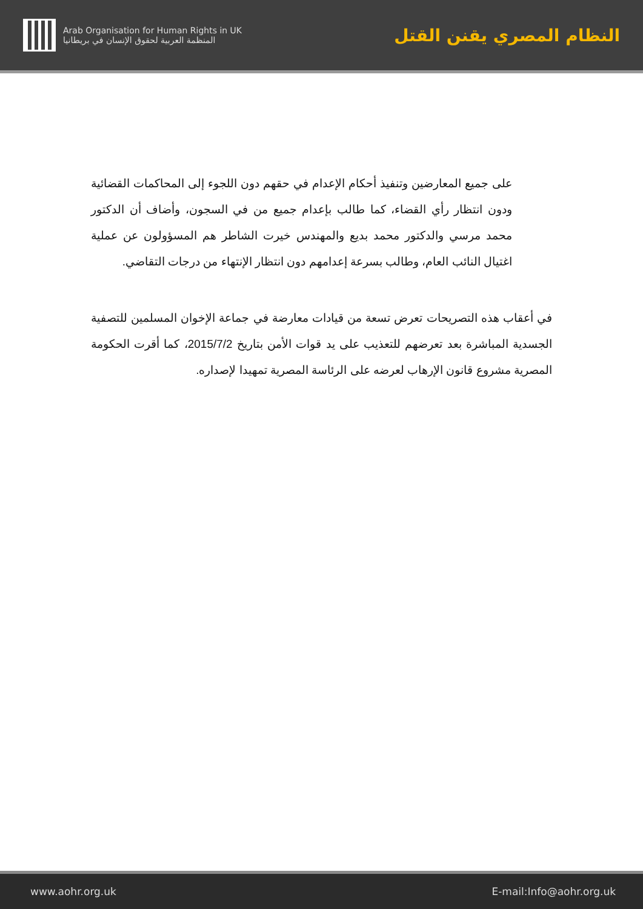Arab Organisation for Human Rights in UK
المنظمة العربية لحقوق الإنسان في بريطانيا
النظام المصري يقنن القتل
على جميع المعارضين وتنفيذ أحكام الإعدام في حقهم دون اللجوء إلى المحاكمات القضائية ودون انتظار رأي القضاء، كما طالب بإعدام جميع من في السجون، وأضاف أن الدكتور محمد مرسي والدكتور محمد بديع والمهندس خيرت الشاطر هم المسؤولون عن عملية اغتيال النائب العام، وطالب بسرعة إعدامهم دون انتظار الإنتهاء من درجات التقاضي.
في أعقاب هذه التصريحات تعرض تسعة من قيادات معارضة في جماعة الإخوان المسلمين للتصفية الجسدية المباشرة بعد تعرضهم للتعذيب على يد قوات الأمن بتاريخ 2015/7/2، كما أقرت الحكومة المصرية مشروع قانون الإرهاب لعرضه على الرئاسة المصرية تمهيدا لإصداره.
www.aohr.org.uk E-mail:Info@aohr.org.uk